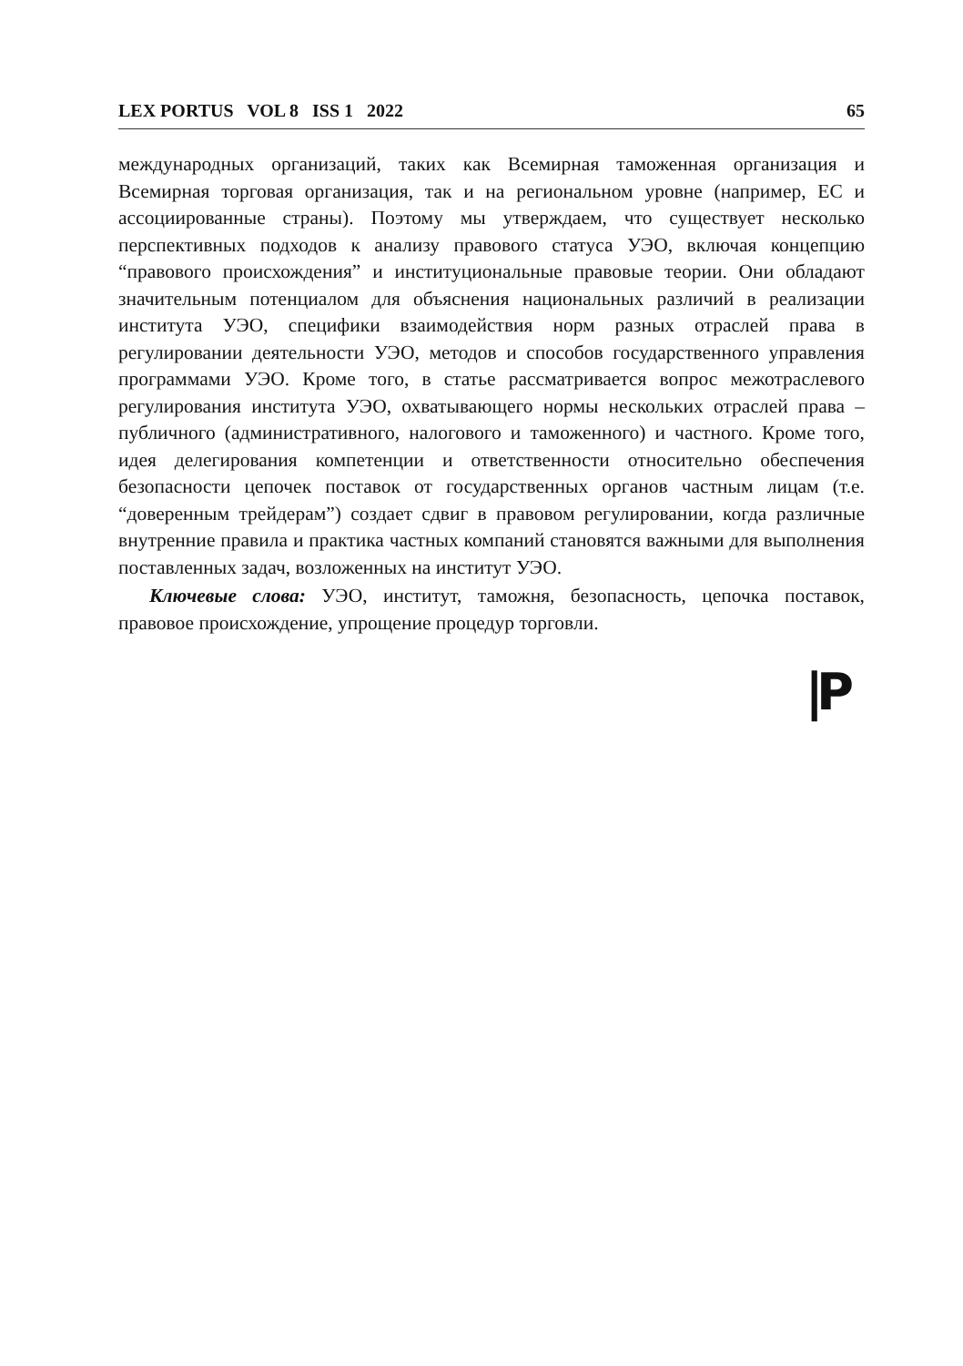LEX PORTUS VOL 8 ISS 1 2022 65
международных организаций, таких как Всемирная таможенная организация и Всемирная торговая организация, так и на региональном уровне (например, ЕС и ассоциированные страны). Поэтому мы утверждаем, что существует несколько перспективных подходов к анализу правового статуса УЭО, включая концепцию “правового происхождения” и институциональные правовые теории. Они обладают значительным потенциалом для объяснения национальных различий в реализации института УЭО, специфики взаимодействия норм разных отраслей права в регулировании деятельности УЭО, методов и способов государственного управления программами УЭО. Кроме того, в статье рассматривается вопрос межотраслевого регулирования института УЭО, охватывающего нормы нескольких отраслей права – публичного (административного, налогового и таможенного) и частного. Кроме того, идея делегирования компетенции и ответственности относительно обеспечения безопасности цепочек поставок от государственных органов частным лицам (т.е. “доверенным трейдерам”) создает сдвиг в правовом регулировании, когда различные внутренние правила и практика частных компаний становятся важными для выполнения поставленных задач, возложенных на институт УЭО.
Ключевые слова: УЭО, институт, таможня, безопасность, цепочка поставок, правовое происхождение, упрощение процедур торговли.
|P